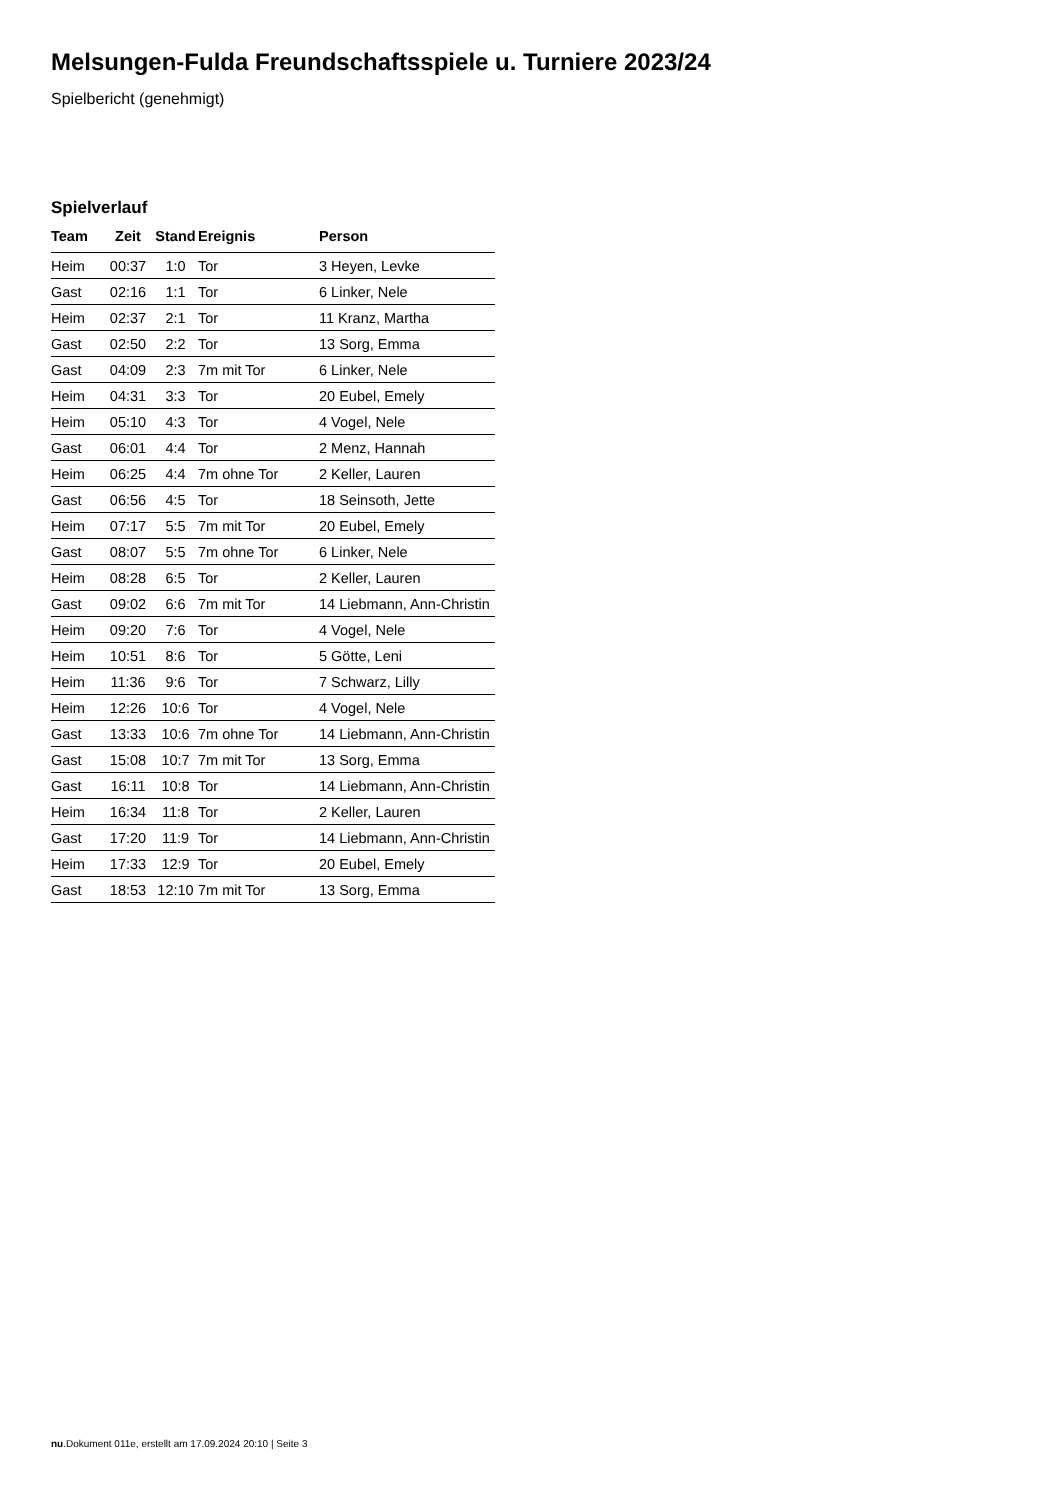Melsungen-Fulda Freundschaftsspiele u. Turniere 2023/24
Spielbericht (genehmigt)
Spielverlauf
| Team | Zeit | Stand | Ereignis | Person |
| --- | --- | --- | --- | --- |
| Heim | 00:37 | 1:0 | Tor | 3 Heyen, Levke |
| Gast | 02:16 | 1:1 | Tor | 6 Linker, Nele |
| Heim | 02:37 | 2:1 | Tor | 11 Kranz, Martha |
| Gast | 02:50 | 2:2 | Tor | 13 Sorg, Emma |
| Gast | 04:09 | 2:3 | 7m mit Tor | 6 Linker, Nele |
| Heim | 04:31 | 3:3 | Tor | 20 Eubel, Emely |
| Heim | 05:10 | 4:3 | Tor | 4 Vogel, Nele |
| Gast | 06:01 | 4:4 | Tor | 2 Menz, Hannah |
| Heim | 06:25 | 4:4 | 7m ohne Tor | 2 Keller, Lauren |
| Gast | 06:56 | 4:5 | Tor | 18 Seinsoth, Jette |
| Heim | 07:17 | 5:5 | 7m mit Tor | 20 Eubel, Emely |
| Gast | 08:07 | 5:5 | 7m ohne Tor | 6 Linker, Nele |
| Heim | 08:28 | 6:5 | Tor | 2 Keller, Lauren |
| Gast | 09:02 | 6:6 | 7m mit Tor | 14 Liebmann, Ann-Christin |
| Heim | 09:20 | 7:6 | Tor | 4 Vogel, Nele |
| Heim | 10:51 | 8:6 | Tor | 5 Götte, Leni |
| Heim | 11:36 | 9:6 | Tor | 7 Schwarz, Lilly |
| Heim | 12:26 | 10:6 | Tor | 4 Vogel, Nele |
| Gast | 13:33 | 10:6 | 7m ohne Tor | 14 Liebmann, Ann-Christin |
| Gast | 15:08 | 10:7 | 7m mit Tor | 13 Sorg, Emma |
| Gast | 16:11 | 10:8 | Tor | 14 Liebmann, Ann-Christin |
| Heim | 16:34 | 11:8 | Tor | 2 Keller, Lauren |
| Gast | 17:20 | 11:9 | Tor | 14 Liebmann, Ann-Christin |
| Heim | 17:33 | 12:9 | Tor | 20 Eubel, Emely |
| Gast | 18:53 | 12:10 | 7m mit Tor | 13 Sorg, Emma |
nu.Dokument 011e, erstellt am 17.09.2024 20:10 | Seite 3